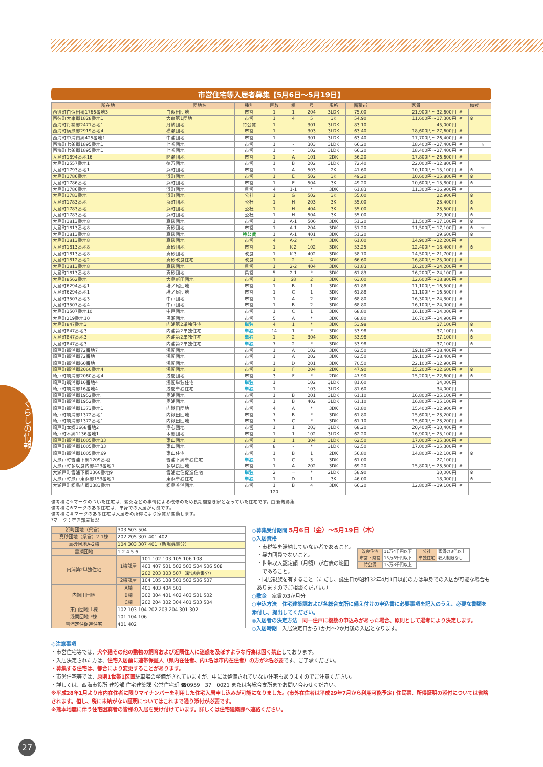市営住宅等入居者募集【5月6日～5月19日】
| 所在地 | 団地名 | 種別 | 戸数 | 棟 | 号 | 規格 | 面積㎡ | 家賃 | 備考 | | |
| --- | --- | --- | --- | --- | --- | --- | --- | --- | --- | --- | --- |
| 西彼町白似田郷1766番地3 | 白似田団地 | 市営 | 1 | 1 | 204 | 3LDK | 75.00 | 21,900円～32,600円 | # | | |
| 西彼町大串郷1828番地1 | 大串第1団地 | 市営 | 1 | 4 | 5 | 3K | 54.90 | 11,600円～17,300円 | # | ※ | |
| 西海町丹納郷2471番地1 | 丹納団地 | 特公賃 | 1 | - | 301 | 3LDK | 83.10 | 45,000円 | | | |
| 西海町横瀬郷2919番地4 | 横瀬団地 | 市営 | 1 | - | 303 | 3LDK | 63.40 | 18,600円～27,600円 | # | | |
| 西海町中浦南郷425番地1 | 中浦団地 | 市営 | 1 | - | 301 | 3LDK | 63.40 | 17,700円～26,400円 | # | | |
| 西海町七釜郷1895番地1 | 七釜団地 | 市営 | 1 | - | 303 | 3LDK | 66.20 | 18,400円～27,400円 | # | | ☆ |
| 西海町七釜郷1895番地1 | 七釜団地 | 市営 | 1 | - | 102 | 3LDK | 66.20 | 18,400円～27,400円 | # | | |
| 大島町1894番地16 | 間瀬団地 | 市営 | 1 | A | 101 | 2DK | 56.20 | 17,800円～26,600円 | # | | |
| 大島町2557番地1 | 徳万団地 | 市営 | 1 | B | 202 | 3LDK | 72.40 | 22,000円～32,800円 | # | | |
| 大島町1793番地1 | 浜町団地 | 市営 | 1 | A | 503 | 2K | 41.60 | 10,100円～15,100円 | # | ※ | |
| 大島町1786番地 | 浜町団地 | 市営 | 1 | E | 502 | 3K | 49.20 | 10,600円～15,800円 | # | ※ | |
| 大島町1786番地 | 浜町団地 | 市営 | 1 | E | 504 | 3K | 49.20 | 10,600円～15,800円 | # | ※ | |
| 大島町1786番地 | 浜町団地 | 県営 | 4 | 1-1 | * | 3DK | 61.83 | 11,300円～16,900円 | # | | |
| 大島町1783番地 | 浜町団地 | 公社 | 1 | G | 502 | 3K | 55.00 | 22,900円 | | ※ | |
| 大島町1783番地 | 浜町団地 | 公社 | 1 | H | 203 | 3K | 55.00 | 23,400円 | | ※ | |
| 大島町1783番地 | 浜町団地 | 公社 | 1 | H | 404 | 3K | 55.00 | 23,500円 | | ※ | |
| 大島町1783番地 | 浜町団地 | 公社 | 1 | H | 504 | 3K | 55.00 | 22,900円 | | ※ | |
| 大島町1813番地8 | 真砂団地 | 市営 | 1 | A-1 | 506 | 3DK | 51.20 | 11,500円～17,100円 | # | ※ | |
| 大島町1813番地8 | 真砂団地 | 市営 | 1 | A-1 | 204 | 3DK | 51.20 | 11,500円～17,100円 | # | ※ | ☆ |
| 大島町1813番地8 | 真砂団地 | 特公賃 | 1 | A-1 | 401 | 3DK | 51.20 | 29,600円 | | ※ | |
| 大島町1813番地8 | 真砂団地 | 市営 | 4 | A-2 | * | 3DK | 61.00 | 14,900円～22,200円 | # | | |
| 大島町1813番地8 | 真砂団地 | 市営 | 1 | K-2 | 102 | 3DK | 53.25 | 12,400円～18,400円 | # | ※ | |
| 大島町1813番地8 | 真砂団地 | 改良 | 1 | K-3 | 402 | 3DK | 58.70 | 14,500円～21,700円 | # | | |
| 大島町1812番地2 | 真砂改良住宅 | 改良 | 1 | 2 | 4 | 3DK | 66.60 | 16,800円～25,000円 | # | | |
| 大島町1813番地8 | 真砂団地 | 県営 | 1 | 2-2 | 404 | 3DK | 61.83 | 16,200円～24,200円 | # | | |
| 大島町1813番地8 | 真砂団地 | 県営 | 5 | 2-1 | * | 3DK | 61.83 | 16,200円～24,100円 | # | | |
| 大島町8562番地 | 大島新田団地 | 市営 | 1 | S8 | 2 | 3DK | 63.00 | 12,600円～18,800円 | # | | |
| 大島町6294番地1 | 塔ノ尾団地 | 市営 | 1 | B | 1 | 3DK | 61.88 | 11,100円～16,500円 | # | | |
| 大島町6294番地1 | 塔ノ尾団地 | 市営 | 1 | C | 1 | 3DK | 61.88 | 11,100円～16,500円 | # | | |
| 大島町3507番地3 | 中戸団地 | 市営 | 1 | A | 2 | 3DK | 68.80 | 16,300円～24,300円 | # | | |
| 大島町3507番地4 | 中戸団地 | 市営 | 1 | B | 2 | 3DK | 68.80 | 16,100円～24,000円 | # | | |
| 大島町3507番地10 | 中戸団地 | 市営 | 1 | C | 1 | 3DK | 68.80 | 16,100円～24,000円 | # | | |
| 大島町219番地10 | 黒瀬団地 | 市営 | 5 | A | * | 3DK | 68.80 | 16,700円～24,900円 | # | | |
| 大島町847番地3 | 内浦第2単独住宅 | 単独 | 4 | 1 | * | 3DK | 53.98 | 37,100円 | | ※ | |
| 大島町847番地3 | 内浦第2単独住宅 | 単独 | 14 | 1 | * | 3DK | 53.98 | 37,100円 | | ※ | |
| 大島町847番地3 | 内浦第2単独住宅 | 単独 | 1 | 2 | 304 | 3DK | 53.98 | 37,100円 | | ※ | |
| 大島町847番地3 | 内浦第2単独住宅 | 単独 | 7 | 2 | * | 3DK | 53.98 | 37,100円 | | ※ | |
| 崎戸町蠣浦郷72番地7 | 浅間団地 | 市営 | 1 | A | 102 | 3DK | 62.50 | 19,100円～28,400円 | # | | |
| 崎戸町蠣浦郷72番地 | 浅間団地 | 市営 | 1 | A | 202 | 3DK | 62.50 | 19,100円～28,400円 | # | | |
| 崎戸町蠣浦郷60番地 | 浅間団地 | 市営 | 1 | D | 201 | 3DK | 70.50 | 22,100円～32,900円 | # | | |
| 崎戸町蠣浦郷2060番地4 | 浅間団地 | 市営 | 1 | F | 204 | 2DK | 47.90 | 15,200円～22,600円 | # | ※ | |
| 崎戸町蠣浦郷2060番地4 | 浅間団地 | 市営 | 3 | F | * | 2DK | 47.90 | 15,200円～22,600円 | # | ※ | |
| 崎戸町蠣浦郷16番地4 | 浅間単独住宅 | 単独 | 1 | | 102 | 3LDK | 81.60 | 34,000円 | | | |
| 崎戸町蠣浦郷16番地4 | 浅間単独住宅 | 単独 | 1 | | 103 | 3LDK | 81.60 | 34,000円 | | | |
| 崎戸町蠣浦郷1952番地 | 奥浦団地 | 市営 | 1 | B | 201 | 3LDK | 61.10 | 16,800円～25,100円 | # | | |
| 崎戸町蠣浦郷1952番地 | 奥浦団地 | 市営 | 1 | B | 402 | 3LDK | 61.10 | 16,800円～25,100円 | # | | |
| 崎戸町蠣浦郷1373番地1 | 内鍬田団地 | 市営 | 4 | A | * | 3DK | 61.80 | 15,400円～22,900円 | # | | |
| 崎戸町蠣浦郷1372番地1 | 内鍬田団地 | 市営 | 7 | B | * | 3DK | 61.80 | 15,600円～23,200円 | # | | |
| 崎戸町蠣浦郷1372番地1 | 内鍬田団地 | 市営 | 7 | C | * | 3DK | 61.10 | 15,600円～23,200円 | # | | |
| 崎戸町本郷1668番地2 | 浄心団地 | 市営 | 1 | 1 | 203 | 3LDK | 68.20 | 20,400円～30,400円 | # | | |
| 崎戸町本郷1136番地1 | 本郷団地 | 市営 | 1 | 1 | 102 | 3LDK | 62.20 | 16,900円～25,100円 | # | | |
| 崎戸町蠣浦郷1005番地33 | 東山団地 | 市営 | 1 | 1 | 304 | 3LDK | 62.50 | 17,000円～25,300円 | # | | |
| 崎戸町蠣浦郷1005番地33 | 東山団地 | 市営 | 8 | - | * | 3LDK | 62.50 | 17,000円～25,300円 | # | | |
| 崎戸町蠣浦郷1005番地69 | 東山住宅 | 市営 | 1 | B | 1 | 2DK | 56.80 | 14,800円～22,100円 | # | ※ | |
| 大瀬戸町雪浦下郷1209番地 | 雪浦下郷単独住宅 | 単独 | 1 | C | 3 | 3DK | 61.00 | 27,100円 | | | |
| 大瀬戸町多以良内郷423番地1 | 多以良団地 | 市営 | 1 | A | 202 | 3DK | 69.20 | 15,800円～23,500円 | # | | |
| 大瀬戸町雪浦下郷1360番地9 | 雪浦定住促進住宅 | 単独 | 2 | － | * | 2LDK | 58.90 | 30,000円 | | ※ | |
| 大瀬戸町瀬戸東浜郷153番地1 | 東浜単独住宅 | 単独 | 1 | D | 1 | 3K | 46.00 | 18,000円 | | ※ | |
| 大瀬戸町松島内郷1383番地 | 松島釜浦団地 | 市営 | 1 | B | 4 | 3DK | 66.20 | 12,800円～19,100円 | # | | |
| | | | 120 | | | | | | | | |
備考欄に☆マークのついた住宅は、変死などの事情による改修のため長期間空き家となっていた住宅です。□ 新規募集
備考欄に※マークのある住宅は、単身での入居が可能です。
備考欄に＃マークのある住宅は入居者の所得により家賃が変動します。
*マーク：空き部屋状況
| 浜町団地（県営） | 303 503 504 | |
| 真砂団地（県営）2-1棟 | 202 205 307 401 402 | |
| 真砂団地A-2棟 | 104 303 307 401（新規募集分） | |
| 黒瀬団地 | 1 2 4 5 6 | |
| 内浦第2単独住宅 | 1棟部屋 | 101 102 103 105 106 108 |
| | | 403 407 501 502 503 504 506 508 |
| | | 202 203 303 507（新規募集分） |
| | 2棟部屋 | 104 105 108 501 502 506 507 |
| 内鍬田団地 | A棟 | 401 403 404 501 |
| | B棟 | 302 304 401 402 403 501 502 |
| | C棟 | 202 204 302 304 401 503 504 |
| 東山団地 1棟 | 102 103 104 202 203 204 301 302 | |
| 浅間団地 F棟 | 101 104 106 | |
| 雪浦定住促進住宅 | 401 402 | |
○募集受付期間 5月6日（金）～5月19日（木）
○入居資格
・市税等を滞納していない者であること。
・暴力団員でないこと。
・世帯収入認定額（月額）が右表の範囲
　であること。
| 改良住宅 | 11万4千円以下 | 公社 | 家賃の3倍以上 |
| 市営・県営 | 15万8千円以下 | 単独住宅 | 収入制限なし |
| 特公賃 | 15万8千円以上 | | |
・同居親族を有すること（ただし、誕生日が昭和32年4月1日以前の方は単身での入居が可能な場合もありますのでご相談ください。）
○敷金　家賃の3か月分
○申込方法　住宅建築課および各総合支所に備え付けの申込書に必要事項を記入のうえ、必要な書類を添付し、提出してください。
◎入居者の決定方法　同一住戸に複数の申込みがあった場合、原則として選考により決定します。
○入居時期　入居決定日から1か月～2か月後の入居となります。
◎注意事項
・市営住宅等では、犬や猫その他の動物の飼育および近隣住人に迷惑を及ぼすような行為は固く禁止しております。
・入居決定された方は、住宅入居前に連帯保証人（県内在住者、内1名は市内在住者）の方が2名必要です、ご了承ください。
・募集する住宅は、都合により変更することがあります。
・市営住宅等では、原則1世帯1区画駐車場の整備がされていますが、中には整備されていない住宅もありますのでご注意ください。
・詳しくは、西海市役所 建設部 住宅建築課 公営住宅班 ☎0959－37－0021 または各総合支所までお問い合わせください。
※平成28年1月より市内在住者に限りマイナンバーを利用した住宅入居申し込みが可能になりました。(市外在住者は平成29年7月から利用可能予定) 住民票、所得証明の添付については省略されます。但し、税に未納がない証明についてはこれまで通り添付が必要です。
※熊本地震に伴う住宅困窮者の皆様の入居を受け付けています。詳しくは住宅建築課へ連絡ください。
くらしの情報
27